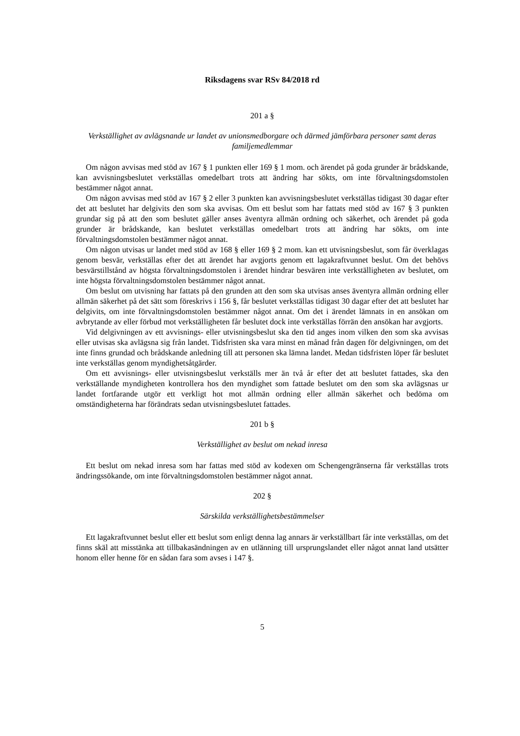Riksdagens svar RSv 84/2018 rd
201 a §
Verkställighet av avlägsnande ur landet av unionsmedborgare och därmed jämförbara personer samt deras familjemedlemmar
Om någon avvisas med stöd av 167 § 1 punkten eller 169 § 1 mom. och ärendet på goda grunder är brådskande, kan avvisningsbeslutet verkställas omedelbart trots att ändring har sökts, om inte förvaltningsdomstolen bestämmer något annat.
Om någon avvisas med stöd av 167 § 2 eller 3 punkten kan avvisningsbeslutet verkställas tidigast 30 dagar efter det att beslutet har delgivits den som ska avvisas. Om ett beslut som har fattats med stöd av 167 § 3 punkten grundar sig på att den som beslutet gäller anses äventyra allmän ordning och säkerhet, och ärendet på goda grunder är brådskande, kan beslutet verkställas omedelbart trots att ändring har sökts, om inte förvaltningsdomstolen bestämmer något annat.
Om någon utvisas ur landet med stöd av 168 § eller 169 § 2 mom. kan ett utvisningsbeslut, som får överklagas genom besvär, verkställas efter det att ärendet har avgjorts genom ett lagakraftvunnet beslut. Om det behövs besvärstillstånd av högsta förvaltningsdomstolen i ärendet hindrar besvären inte verkställigheten av beslutet, om inte högsta förvaltningsdomstolen bestämmer något annat.
Om beslut om utvisning har fattats på den grunden att den som ska utvisas anses äventyra allmän ordning eller allmän säkerhet på det sätt som föreskrivs i 156 §, får beslutet verkställas tidigast 30 dagar efter det att beslutet har delgivits, om inte förvaltningsdomstolen bestämmer något annat. Om det i ärendet lämnats in en ansökan om avbrytande av eller förbud mot verkställigheten får beslutet dock inte verkställas förrän den ansökan har avgjorts.
Vid delgivningen av ett avvisnings- eller utvisningsbeslut ska den tid anges inom vilken den som ska avvisas eller utvisas ska avlägsna sig från landet. Tidsfristen ska vara minst en månad från dagen för delgivningen, om det inte finns grundad och brådskande anledning till att personen ska lämna landet. Medan tidsfristen löper får beslutet inte verkställas genom myndighetsåtgärder.
Om ett avvisnings- eller utvisningsbeslut verkställs mer än två år efter det att beslutet fattades, ska den verkställande myndigheten kontrollera hos den myndighet som fattade beslutet om den som ska avlägsnas ur landet fortfarande utgör ett verkligt hot mot allmän ordning eller allmän säkerhet och bedöma om omständigheterna har förändrats sedan utvisningsbeslutet fattades.
201 b §
Verkställighet av beslut om nekad inresa
Ett beslut om nekad inresa som har fattas med stöd av kodexen om Schengengränserna får verkställas trots ändringssökande, om inte förvaltningsdomstolen bestämmer något annat.
202 §
Särskilda verkställighetsbestämmelser
Ett lagakraftvunnet beslut eller ett beslut som enligt denna lag annars är verkställbart får inte verkställas, om det finns skäl att misstänka att tillbakasändningen av en utlänning till ursprungslandet eller något annat land utsätter honom eller henne för en sådan fara som avses i 147 §.
5